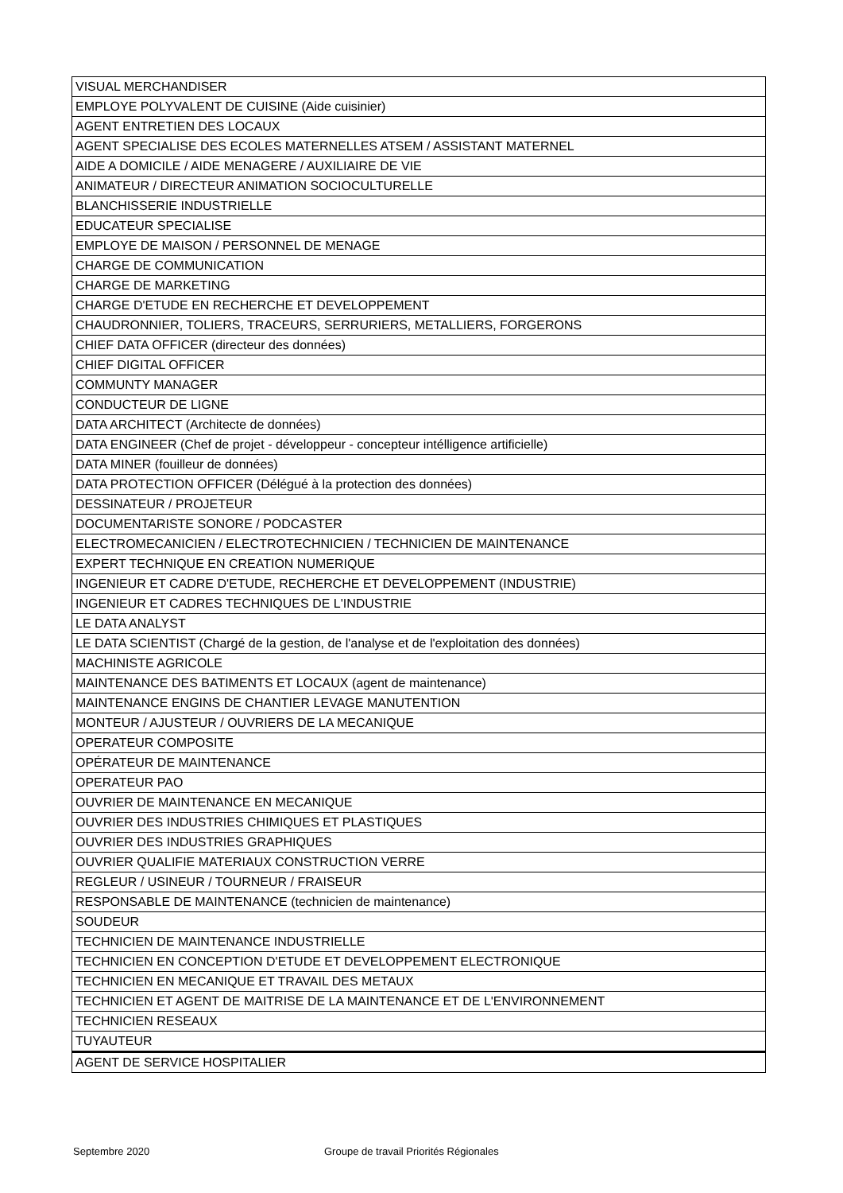| VISUAL MERCHANDISER |
| EMPLOYE POLYVALENT DE CUISINE (Aide cuisinier) |
| AGENT ENTRETIEN DES LOCAUX |
| AGENT SPECIALISE DES ECOLES MATERNELLES ATSEM / ASSISTANT MATERNEL |
| AIDE A DOMICILE / AIDE MENAGERE / AUXILIAIRE DE VIE |
| ANIMATEUR / DIRECTEUR ANIMATION SOCIOCULTURELLE |
| BLANCHISSERIE INDUSTRIELLE |
| EDUCATEUR SPECIALISE |
| EMPLOYE DE MAISON / PERSONNEL DE MENAGE |
| CHARGE DE COMMUNICATION |
| CHARGE DE MARKETING |
| CHARGE D'ETUDE EN RECHERCHE ET DEVELOPPEMENT |
| CHAUDRONNIER, TOLIERS, TRACEURS, SERRURIERS, METALLIERS, FORGERONS |
| CHIEF DATA OFFICER (directeur des données) |
| CHIEF DIGITAL OFFICER |
| COMMUNTY MANAGER |
| CONDUCTEUR DE LIGNE |
| DATA ARCHITECT (Architecte de données) |
| DATA ENGINEER (Chef de projet - développeur - concepteur intélligence artificielle) |
| DATA MINER (fouilleur de données) |
| DATA PROTECTION OFFICER (Délégué à la protection des données) |
| DESSINATEUR / PROJETEUR |
| DOCUMENTARISTE SONORE / PODCASTER |
| ELECTROMECANICIEN / ELECTROTECHNICIEN / TECHNICIEN DE MAINTENANCE |
| EXPERT TECHNIQUE EN CREATION NUMERIQUE |
| INGENIEUR ET CADRE D'ETUDE, RECHERCHE ET DEVELOPPEMENT (INDUSTRIE) |
| INGENIEUR ET CADRES TECHNIQUES DE L'INDUSTRIE |
| LE DATA ANALYST |
| LE DATA SCIENTIST (Chargé de la gestion, de l'analyse et de l'exploitation des données) |
| MACHINISTE AGRICOLE |
| MAINTENANCE DES BATIMENTS ET LOCAUX (agent de maintenance) |
| MAINTENANCE ENGINS DE CHANTIER LEVAGE MANUTENTION |
| MONTEUR / AJUSTEUR / OUVRIERS DE LA MECANIQUE |
| OPERATEUR COMPOSITE |
| OPÉRATEUR DE MAINTENANCE |
| OPERATEUR PAO |
| OUVRIER DE MAINTENANCE EN MECANIQUE |
| OUVRIER DES INDUSTRIES CHIMIQUES ET PLASTIQUES |
| OUVRIER DES INDUSTRIES GRAPHIQUES |
| OUVRIER QUALIFIE MATERIAUX CONSTRUCTION VERRE |
| REGLEUR / USINEUR / TOURNEUR / FRAISEUR |
| RESPONSABLE DE MAINTENANCE (technicien de maintenance) |
| SOUDEUR |
| TECHNICIEN DE MAINTENANCE INDUSTRIELLE |
| TECHNICIEN EN CONCEPTION D'ETUDE ET DEVELOPPEMENT ELECTRONIQUE |
| TECHNICIEN EN MECANIQUE ET TRAVAIL DES METAUX |
| TECHNICIEN ET AGENT DE MAITRISE DE LA MAINTENANCE ET DE L'ENVIRONNEMENT |
| TECHNICIEN RESEAUX |
| TUYAUTEUR |
| AGENT DE SERVICE HOSPITALIER |
Septembre 2020
Groupe de travail Priorités Régionales